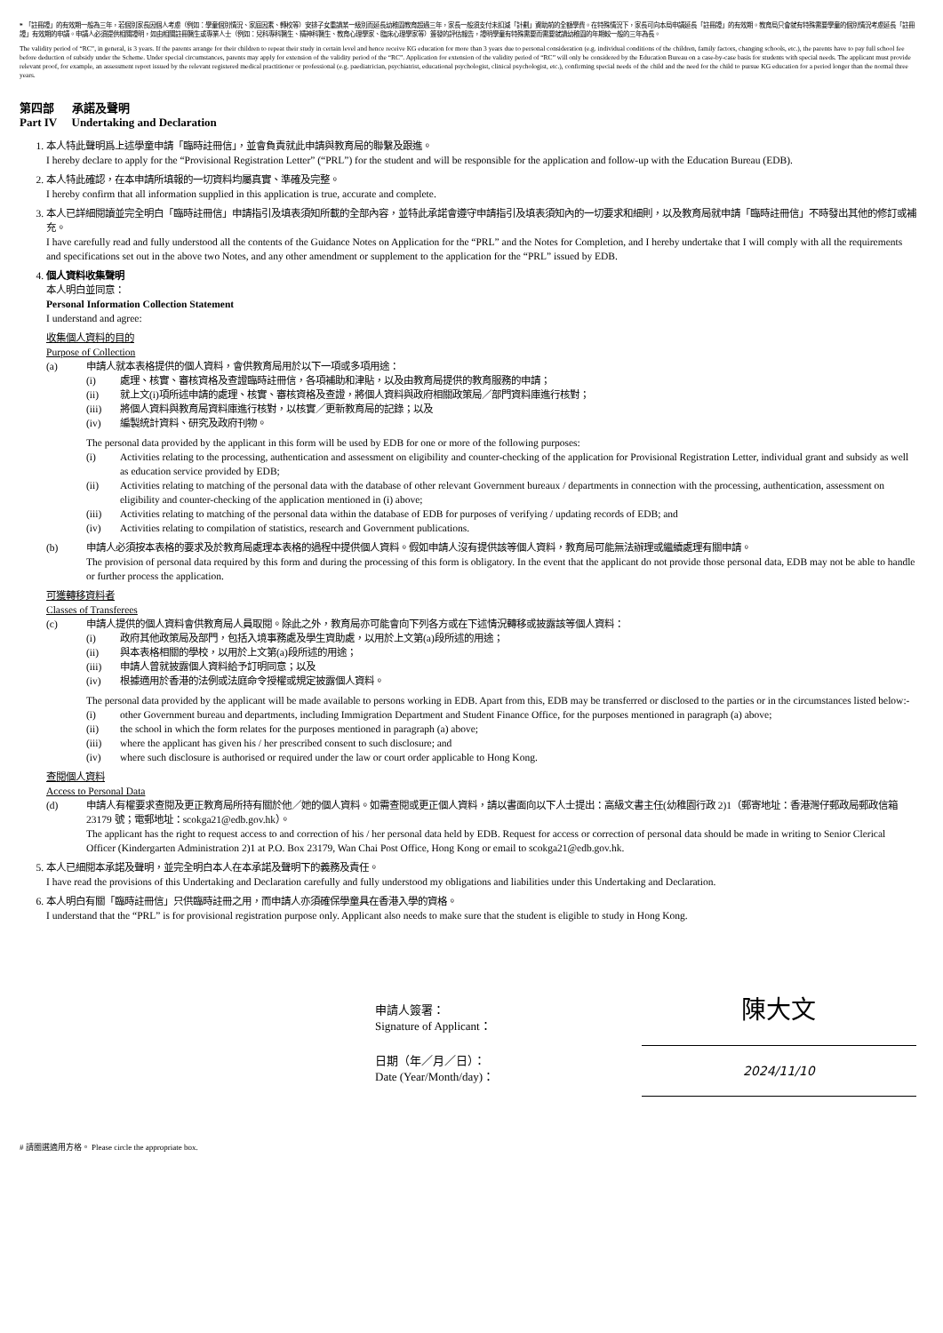* 「註冊證」的有效期一般為三年，若個別家長因個人考慮（例如：學童個別情況、家庭因素、轉校等）安排子女重讀某一級別而延長幼稚園教育超過三年，家長一般須支付未扣減「計劃」資助前的全額學費。在特殊情況下，家長可向本局申請延長「註冊證」的有效期。教育局只會就有特殊需要學童的個別情況考慮延長「註冊證」有效期的申請。申請人必須提供相關證明，如由相關註冊醫生或專業人士（例如：兒科專科醫生、精神科醫生、教育心理學家、臨床心理學家等）簽發的評估報告，證明學童有特殊需要而需要就讀幼稚園的年期較一般的三年為長。
The validity period of “RC”, in general, is 3 years. If the parents arrange for their children to repeat their study in certain level and hence receive KG education for more than 3 years due to personal consideration (e.g. individual conditions of the children, family factors, changing schools, etc.), the parents have to pay full school fee before deduction of subsidy under the Scheme. Under special circumstances, parents may apply for extension of the validity period of the “RC”. Application for extension of the validity period of “RC” will only be considered by the Education Bureau on a case-by-case basis for students with special needs. The applicant must provide relevant proof, for example, an assessment report issued by the relevant registered medical practitioner or professional (e.g. paediatrician, psychiatrist, educational psychologist, clinical psychologist, etc.), confirming special needs of the child and the need for the child to pursue KG education for a period longer than the normal three years.
第四部 承諾及聲明
Part IV Undertaking and Declaration
1. 本人特此聲明爲上述學童申請「臨時註冊信」，並會負責就此申請與教育局的聯繫及跟進。
I hereby declare to apply for the “Provisional Registration Letter” (“PRL”) for the student and will be responsible for the application and follow-up with the Education Bureau (EDB).
2. 本人特此確認，在本申請所填報的一切資料均屬真實、準確及完整。
I hereby confirm that all information supplied in this application is true, accurate and complete.
3. 本人已詳細閱讀並完全明白「臨時註冊信」申請指引及填表須知所載的全部內容，並特此承諾會遵守申請指引及填表須知內的一切要求和細則，以及教育局就申請「臨時註冊信」不時發出其他的修訂或補充。
I have carefully read and fully understood all the contents of the Guidance Notes on Application for the “PRL” and the Notes for Completion, and I hereby undertake that I will comply with all the requirements and specifications set out in the above two Notes, and any other amendment or supplement to the application for the “PRL” issued by EDB.
4. 個人資料收集聲明
本人明白並同意：
Personal Information Collection Statement
I understand and agree:
收集個人資料的目的
Purpose of Collection
(a) 申請人就本表格提供的個人資料，會供教育局用於以下一項或多項用途：
(i) 處理、核實、審核資格及查證臨時註冊信，各項補助和津貼，以及由教育局提供的教育服務的申請；
(ii) 就上文(i)項所述申請的處理、核實、審核資格及查證，將個人資料與政府相關政策局／部門資料庫進行核對；
(iii) 將個人資料與教育局資料庫進行核對，以核實／更新教育局的記錄；以及
(iv) 編製統計資料、研究及政府刊物。
The personal data provided by the applicant in this form will be used by EDB for one or more of the following purposes:
(i) Activities relating to the processing, authentication and assessment on eligibility and counter-checking of the application for Provisional Registration Letter, individual grant and subsidy as well as education service provided by EDB;
(ii) Activities relating to matching of the personal data with the database of other relevant Government bureaux / departments in connection with the processing, authentication, assessment on eligibility and counter-checking of the application mentioned in (i) above;
(iii) Activities relating to matching of the personal data within the database of EDB for purposes of verifying / updating records of EDB; and
(iv) Activities relating to compilation of statistics, research and Government publications.
(b) 申請人必須按本表格的要求及於教育局處理本表格的過程中提供個人資料。假如申請人沒有提供該等個人資料，教育局可能無法辦理或繼續處理有關申請。
The provision of personal data required by this form and during the processing of this form is obligatory. In the event that the applicant do not provide those personal data, EDB may not be able to handle or further process the application.
可獲轉移資料者
Classes of Transferees
(c) 申請人提供的個人資料會供教育局人員取閱。除此之外，教育局亦可能會向下列各方或在下述情況轉移或披露該等個人資料：
(i) 政府其他政策局及部門，包括入境事務處及學生資助處，以用於上文第(a)段所述的用途；
(ii) 與本表格相關的學校，以用於上文第(a)段所述的用途；
(iii) 申請人曾就披露個人資料給予訂明同意；以及
(iv) 根據適用於香港的法例或法庭命令授權或規定披露個人資料。
The personal data provided by the applicant will be made available to persons working in EDB. Apart from this, EDB may be transferred or disclosed to the parties or in the circumstances listed below:-
(i) other Government bureau and departments, including Immigration Department and Student Finance Office, for the purposes mentioned in paragraph (a) above;
(ii) the school in which the form relates for the purposes mentioned in paragraph (a) above;
(iii) where the applicant has given his / her prescribed consent to such disclosure; and
(iv) where such disclosure is authorised or required under the law or court order applicable to Hong Kong.
查閱個人資料
Access to Personal Data
(d) 申請人有權要求查閱及更正教育局所持有關於他／她的個人資料。如需查閱或更正個人資料，請以書面向以下人士提出：高級文書主任(幼稚園行政 2)1（郵寄地址：香港灣仔郵政局郵政信箱 23179 號；電郵地址：scokga21@edb.gov.hk）。
The applicant has the right to request access to and correction of his / her personal data held by EDB. Request for access or correction of personal data should be made in writing to Senior Clerical Officer (Kindergarten Administration 2)1 at P.O. Box 23179, Wan Chai Post Office, Hong Kong or email to scokga21@edb.gov.hk.
5. 本人已細閱本承諾及聲明，並完全明白本人在本承諾及聲明下的義務及責任。
I have read the provisions of this Undertaking and Declaration carefully and fully understood my obligations and liabilities under this Undertaking and Declaration.
6. 本人明白有關「臨時註冊信」只供臨時註冊之用，而申請人亦須確保學童具在香港入學的資格。
I understand that the “PRL” is for provisional registration purpose only. Applicant also needs to make sure that the student is eligible to study in Hong Kong.
申請人簽署：
Signature of Applicant：
陳大文
日期（年／月／日）：
Date (Year/Month/day)：
2024/11/10
# 請圈選適用方格。 Please circle the appropriate box.